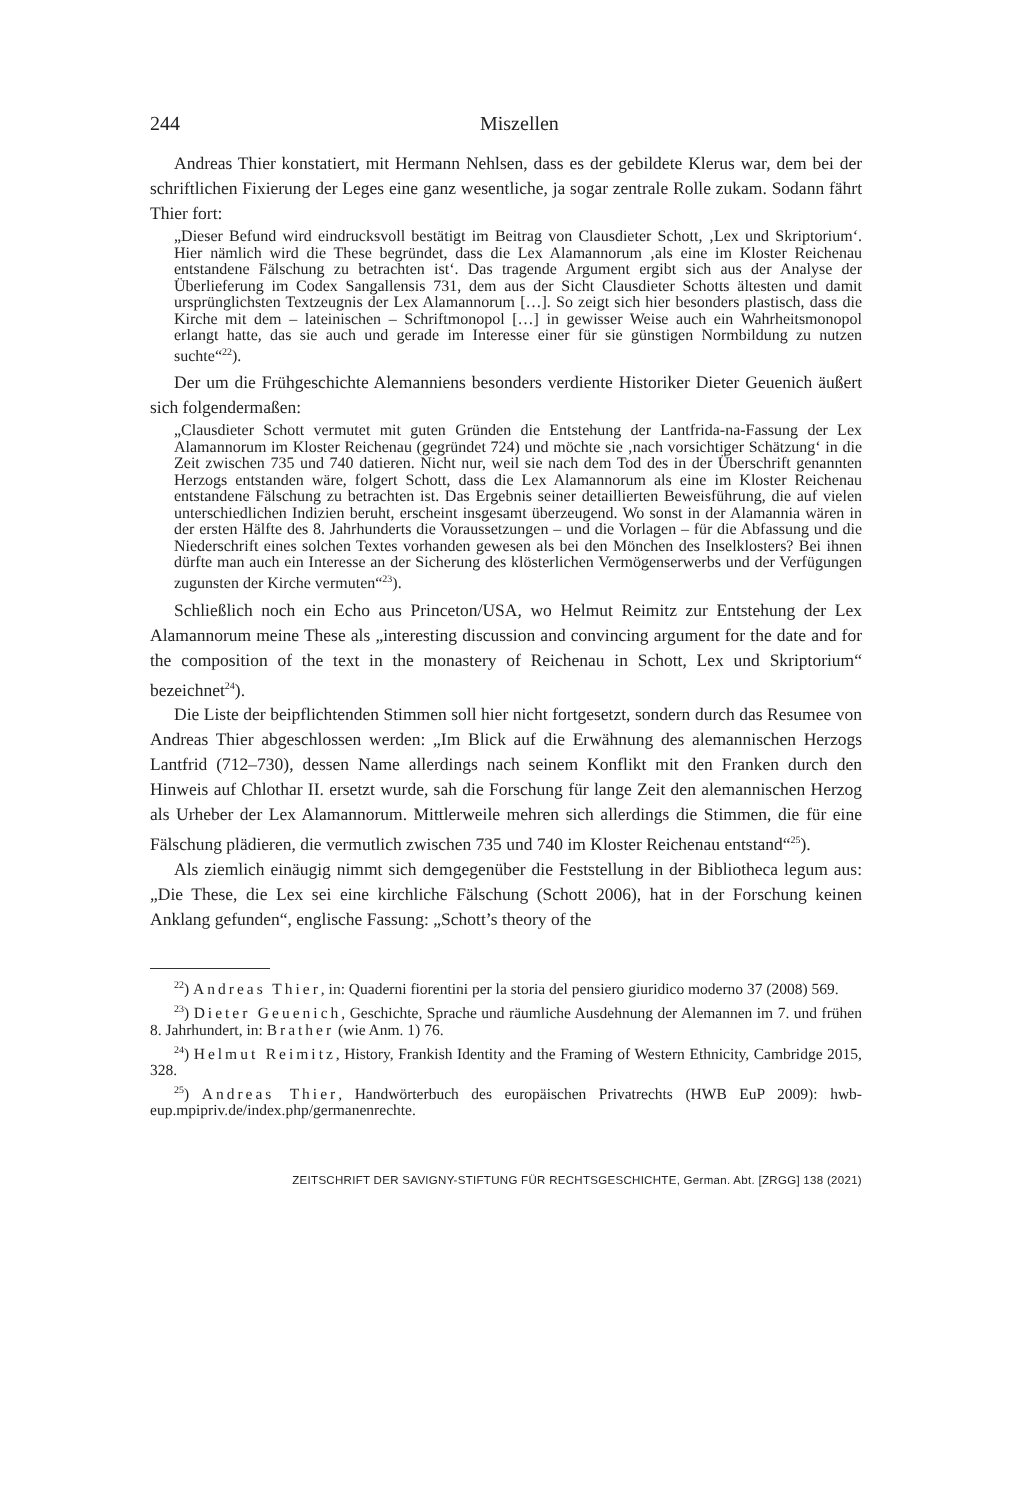244 Miszellen
Andreas Thier konstatiert, mit Hermann Nehlsen, dass es der gebildete Klerus war, dem bei der schriftlichen Fixierung der Leges eine ganz wesentliche, ja sogar zentrale Rolle zukam. Sodann fährt Thier fort:
„Dieser Befund wird eindrucksvoll bestätigt im Beitrag von Clausdieter Schott, ‚Lex und Skriptorium‘. Hier nämlich wird die These begründet, dass die Lex Alamannorum ‚als eine im Kloster Reichenau entstandene Fälschung zu betrachten ist‘. Das tragende Argument ergibt sich aus der Analyse der Überlieferung im Codex Sangallensis 731, dem aus der Sicht Clausdieter Schotts ältesten und damit ursprünglichsten Textzeugnis der Lex Alamannorum […]. So zeigt sich hier besonders plastisch, dass die Kirche mit dem – lateinischen – Schriftmonopol […] in gewisser Weise auch ein Wahrheitsmonopol erlangt hatte, das sie auch und gerade im Interesse einer für sie günstigen Normbildung zu nutzen suchte“<sup>22</sup>).
Der um die Frühgeschichte Alemanniens besonders verdiente Historiker Dieter Geuenich äußert sich folgendermaßen:
„Clausdieter Schott vermutet mit guten Gründen die Entstehung der Lantfrida-na-Fassung der Lex Alamannorum im Kloster Reichenau (gegründet 724) und möchte sie ‚nach vorsichtiger Schätzung‘ in die Zeit zwischen 735 und 740 datieren. Nicht nur, weil sie nach dem Tod des in der Überschrift genannten Herzogs entstanden wäre, folgert Schott, dass die Lex Alamannorum als eine im Kloster Reichenau entstandene Fälschung zu betrachten ist. Das Ergebnis seiner detaillierten Beweisführung, die auf vielen unterschiedlichen Indizien beruht, erscheint insgesamt überzeugend. Wo sonst in der Alamannia wären in der ersten Hälfte des 8. Jahrhunderts die Voraussetzungen – und die Vorlagen – für die Abfassung und die Niederschrift eines solchen Textes vorhanden gewesen als bei den Mönchen des Inselklosters? Bei ihnen dürfte man auch ein Interesse an der Sicherung des klösterlichen Vermögenserwerbs und der Verfügungen zugunsten der Kirche vermuten“<sup>23</sup>).
Schließlich noch ein Echo aus Princeton/USA, wo Helmut Reimitz zur Entstehung der Lex Alamannorum meine These als „interesting discussion and convincing argument for the date and for the composition of the text in the monastery of Reichenau in Schott, Lex und Skriptorium“ bezeichnet<sup>24</sup>).
Die Liste der beipflichtenden Stimmen soll hier nicht fortgesetzt, sondern durch das Resumee von Andreas Thier abgeschlossen werden: „Im Blick auf die Erwähnung des alemannischen Herzogs Lantfrid (712–730), dessen Name allerdings nach seinem Konflikt mit den Franken durch den Hinweis auf Chlothar II. ersetzt wurde, sah die Forschung für lange Zeit den alemannischen Herzog als Urheber der Lex Alamannorum. Mittlerweile mehren sich allerdings die Stimmen, die für eine Fälschung plädieren, die vermutlich zwischen 735 und 740 im Kloster Reichenau entstand“<sup>25</sup>).
Als ziemlich einäugig nimmt sich demgegenüber die Feststellung in der Bibliotheca legum aus: „Die These, die Lex sei eine kirchliche Fälschung (Schott 2006), hat in der Forschung keinen Anklang gefunden“, englische Fassung: „Schott’s theory of the
<sup>22</sup>) Andreas Thier, in: Quaderni fiorentini per la storia del pensiero giuridico moderno 37 (2008) 569.
<sup>23</sup>) Dieter Geuenich, Geschichte, Sprache und räumliche Ausdehnung der Alemannen im 7. und frühen 8. Jahrhundert, in: Brather (wie Anm. 1) 76.
<sup>24</sup>) Helmut Reimitz, History, Frankish Identity and the Framing of Western Ethnicity, Cambridge 2015, 328.
<sup>25</sup>) Andreas Thier, Handwörterbuch des europäischen Privatrechts (HWB EuP 2009): hwb-eup.mpipriv.de/index.php/germanenrechte.
ZEITSCHRIFT DER SAVIGNY-STIFTUNG FÜR RECHTSGESCHICHTE, German. Abt. [ZRGG] 138 (2021)